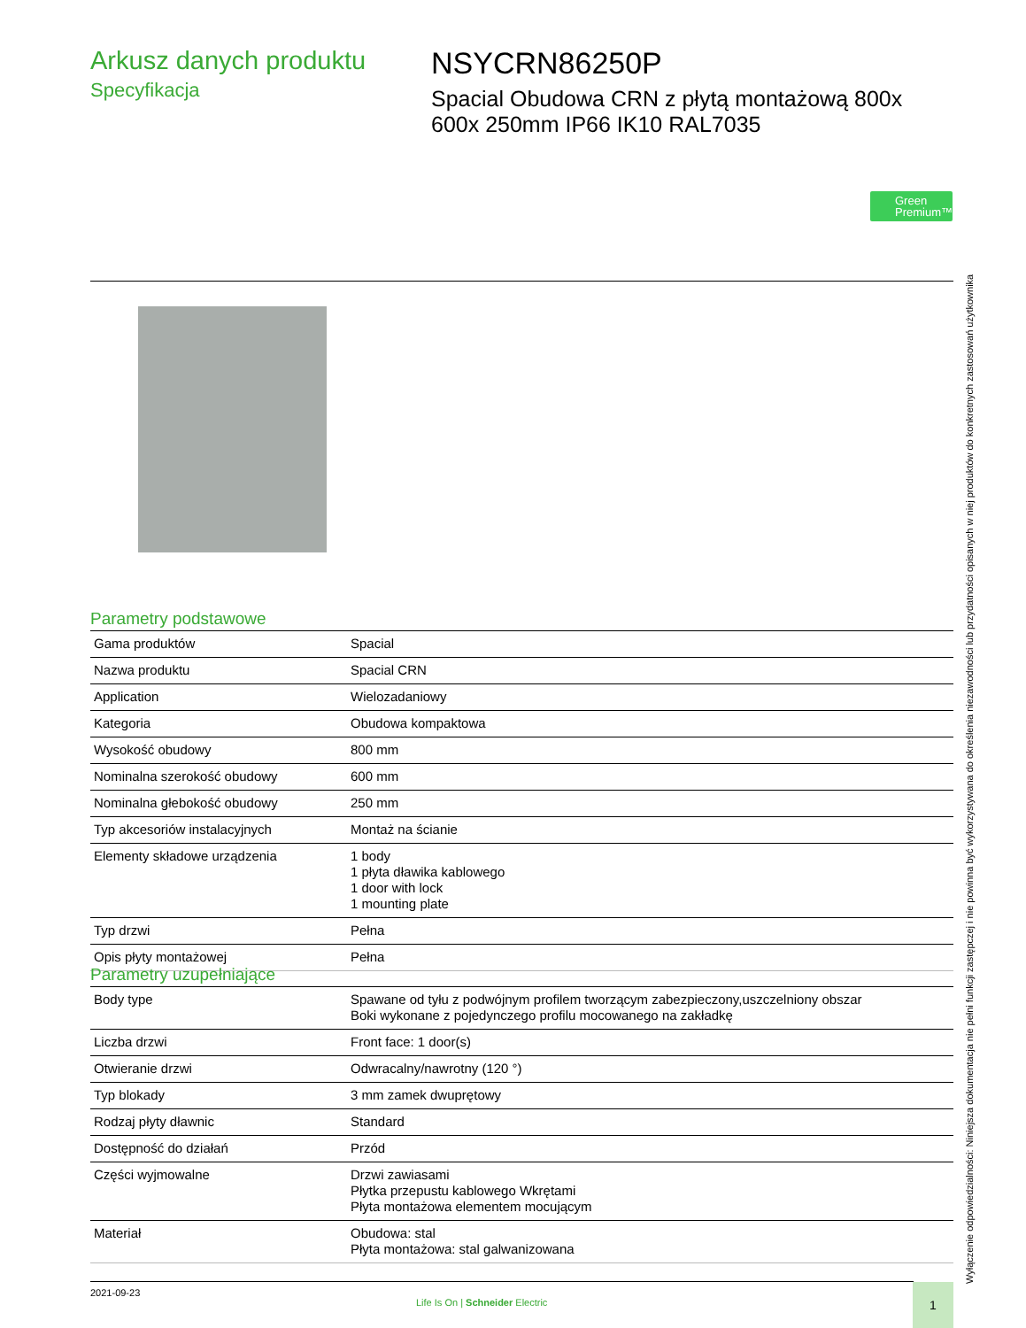Arkusz danych produktu
Specyfikacja
NSYCRN86250P
Spacial Obudowa CRN z płytą montażową 800x 600x 250mm IP66 IK10 RAL7035
Green
Premium™
Wyłączenie odpowiedzialności: Niniejsza dokumentacja nie pełni funkcji zastępczej i nie powinna być wykorzystywana do określenia niezawodności lub przydatności opisanych w niej produktów do konkretnych zastosowań użytkownika
Parametry podstawowe
| Gama produktów | Spacial |
| Nazwa produktu | Spacial CRN |
| Application | Wielozadaniowy |
| Kategoria | Obudowa kompaktowa |
| Wysokość obudowy | 800 mm |
| Nominalna szerokość obudowy | 600 mm |
| Nominalna głebokość obudowy | 250 mm |
| Typ akcesoriów instalacyjnych | Montaż na ścianie |
| Elementy składowe urządzenia | 1 body 1 płyta dławika kablowego 1 door with lock 1 mounting plate |
| Typ drzwi | Pełna |
| Opis płyty montażowej | Pełna |
Parametry uzupełniające
| Body type | Spawane od tyłu z podwójnym profilem tworzącym zabezpieczony,uszczelniony obszar Boki wykonane z pojedynczego profilu mocowanego na zakładkę |
| Liczba drzwi | Front face: 1 door(s) |
| Otwieranie drzwi | Odwracalny/nawrotny (120 °) |
| Typ blokady | 3 mm zamek dwuprętowy |
| Rodzaj płyty dławnic | Standard |
| Dostępność do działań | Przód |
| Części wyjmowalne | Drzwi zawiasami Płytka przepustu kablowego Wkrętami Płyta montażowa elementem mocującym |
| Materiał | Obudowa: stal Płyta montażowa: stal galwanizowana |
2021-09-23
Life Is On | Schneider Electric
1